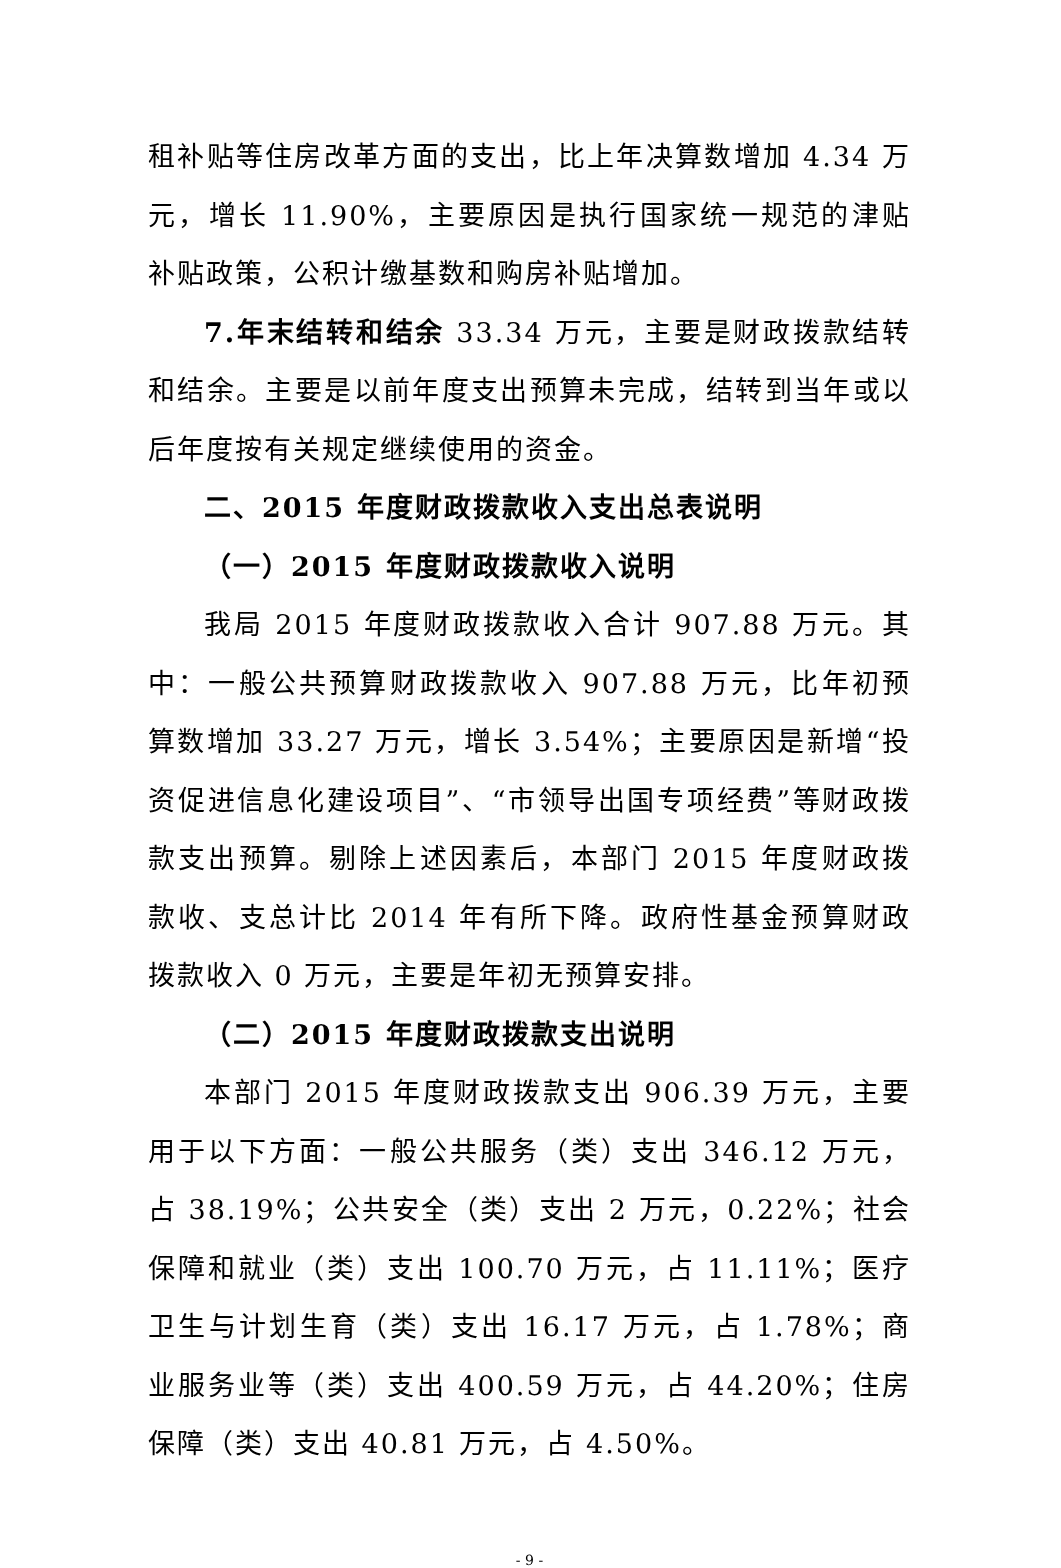租补贴等住房改革方面的支出，比上年决算数增加 4.34 万元，增长 11.90%，主要原因是执行国家统一规范的津贴补贴政策，公积计缴基数和购房补贴增加。
7.年末结转和结余 33.34 万元，主要是财政拨款结转和结余。主要是以前年度支出预算未完成，结转到当年或以后年度按有关规定继续使用的资金。
二、2015 年度财政拨款收入支出总表说明
（一）2015 年度财政拨款收入说明
我局 2015 年度财政拨款收入合计 907.88 万元。其中：一般公共预算财政拨款收入 907.88 万元，比年初预算数增加 33.27 万元，增长 3.54%；主要原因是新增“投资促进信息化建设项目”、“市领导出国专项经费”等财政拨款支出预算。剔除上述因素后，本部门 2015 年度财政拨款收、支总计比 2014 年有所下降。政府性基金预算财政拨款收入 0 万元，主要是年初无预算安排。
（二）2015 年度财政拨款支出说明
本部门 2015 年度财政拨款支出 906.39 万元，主要用于以下方面：一般公共服务（类）支出 346.12 万元，占 38.19%；公共安全（类）支出 2 万元，0.22%；社会保障和就业（类）支出 100.70 万元，占 11.11%；医疗卫生与计划生育（类）支出 16.17 万元，占 1.78%；商业服务业等（类）支出 400.59 万元，占 44.20%；住房保障（类）支出 40.81 万元，占 4.50%。
- 9 -